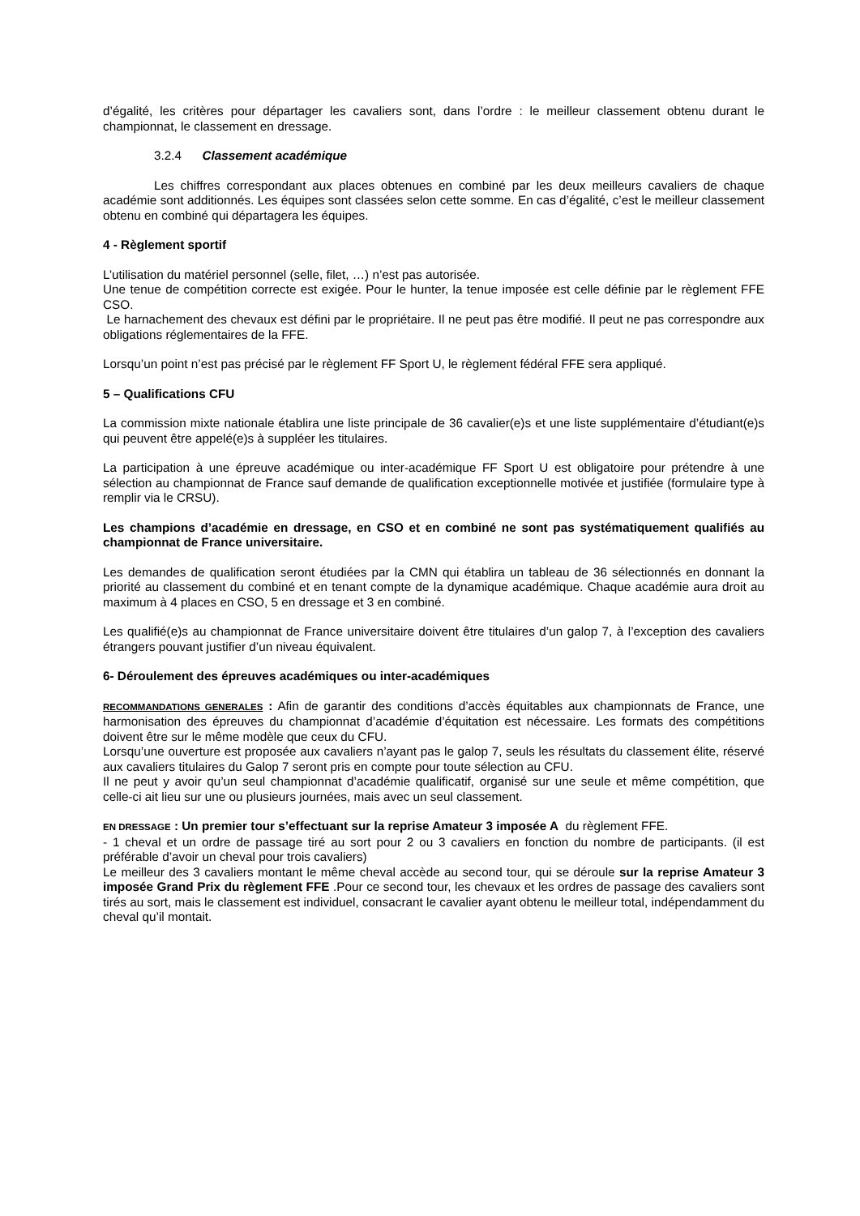d’égalité, les critères pour départager les cavaliers sont, dans l’ordre : le meilleur classement obtenu durant le championnat, le classement en dressage.
3.2.4 Classement académique
Les chiffres correspondant aux places obtenues en combiné par les deux meilleurs cavaliers de chaque académie sont additionnés. Les équipes sont classées selon cette somme. En cas d’égalité, c’est le meilleur classement obtenu en combiné qui départagera les équipes.
4 - Règlement sportif
L’utilisation du matériel personnel (selle, filet, …) n’est pas autorisée.
Une tenue de compétition correcte est exigée. Pour le hunter, la tenue imposée est celle définie par le règlement FFE CSO.
Le harnachement des chevaux est défini par le propriétaire. Il ne peut pas être modifié. Il peut ne pas correspondre aux obligations réglementaires de la FFE.
Lorsqu’un point n’est pas précisé par le règlement FF Sport U, le règlement fédéral FFE sera appliqué.
5 – Qualifications CFU
La commission mixte nationale établira une liste principale de 36 cavalier(e)s et une liste supplémentaire d’étudiant(e)s qui peuvent être appelé(e)s à suppléer les titulaires.
La participation à une épreuve académique ou inter-académique FF Sport U est obligatoire pour prétendre à une sélection au championnat de France sauf demande de qualification exceptionnelle motivée et justifiée (formulaire type à remplir via le CRSU).
Les champions d’académie en dressage, en CSO et en combiné ne sont pas systématiquement qualifiés au championnat de France universitaire.
Les demandes de qualification seront étudiées par la CMN qui établira un tableau de 36 sélectionnés en donnant la priorité au classement du combiné et en tenant compte de la dynamique académique. Chaque académie aura droit au maximum à 4 places en CSO, 5 en dressage et 3 en combiné.
Les qualifié(e)s au championnat de France universitaire doivent être titulaires d’un galop 7, à l’exception des cavaliers étrangers pouvant justifier d’un niveau équivalent.
6- Déroulement des épreuves académiques ou inter-académiques
RECOMMANDATIONS GENERALES : Afin de garantir des conditions d’accès équitables aux championnats de France, une harmonisation des épreuves du championnat d’académie d’équitation est nécessaire. Les formats des compétitions doivent être sur le même modèle que ceux du CFU.
Lorsqu’une ouverture est proposée aux cavaliers n’ayant pas le galop 7, seuls les résultats du classement élite, réservé aux cavaliers titulaires du Galop 7 seront pris en compte pour toute sélection au CFU.
Il ne peut y avoir qu’un seul championnat d’académie qualificatif, organisé sur une seule et même compétition, que celle-ci ait lieu sur une ou plusieurs journées, mais avec un seul classement.
EN DRESSAGE : Un premier tour s’effectuant sur la reprise Amateur 3 imposée A du règlement FFE.
- 1 cheval et un ordre de passage tiré au sort pour 2 ou 3 cavaliers en fonction du nombre de participants. (il est préférable d’avoir un cheval pour trois cavaliers)
Le meilleur des 3 cavaliers montant le même cheval accède au second tour, qui se déroule sur la reprise Amateur 3 imposée Grand Prix du règlement FFE .Pour ce second tour, les chevaux et les ordres de passage des cavaliers sont tirés au sort, mais le classement est individuel, consacrant le cavalier ayant obtenu le meilleur total, indépendamment du cheval qu’il montait.